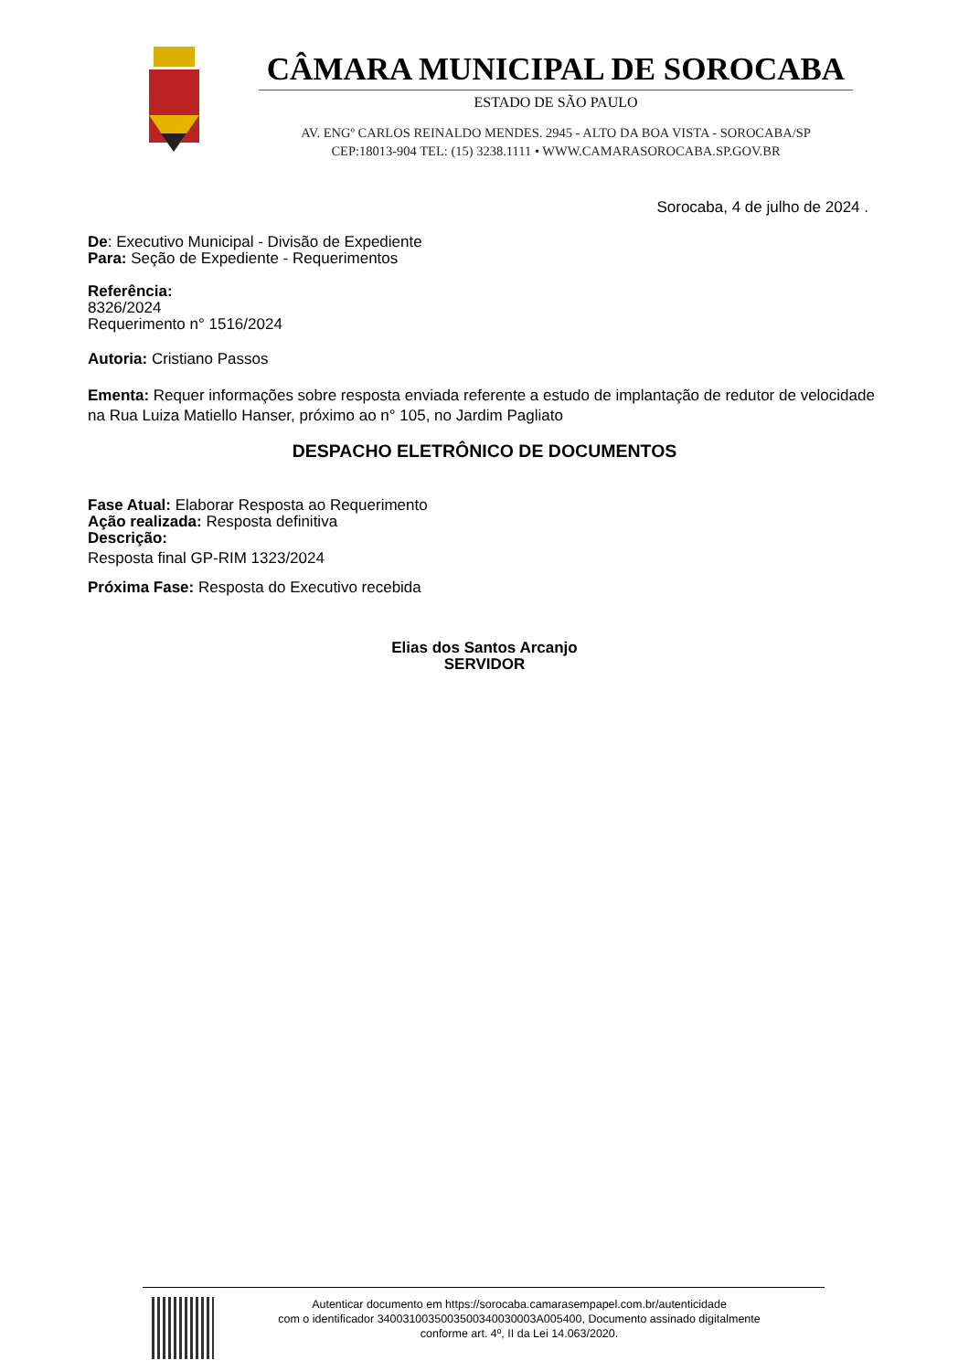CÂMARA MUNICIPAL DE SOROCABA
ESTADO DE SÃO PAULO
AV. ENGº CARLOS REINALDO MENDES. 2945 - ALTO DA BOA VISTA - SOROCABA/SP
CEP:18013-904 TEL: (15) 3238.1111 • WWW.CAMARASOROCABA.SP.GOV.BR
Sorocaba, 4 de julho de 2024 .
De: Executivo Municipal - Divisão de Expediente
Para: Seção de Expediente - Requerimentos
Referência:
8326/2024
Requerimento n° 1516/2024
Autoria: Cristiano Passos
Ementa: Requer informações sobre resposta enviada referente a estudo de implantação de redutor de velocidade na Rua Luiza Matiello Hanser, próximo ao n° 105, no Jardim Pagliato
DESPACHO ELETRÔNICO DE DOCUMENTOS
Fase Atual: Elaborar Resposta ao Requerimento
Ação realizada: Resposta definitiva
Descrição:
Resposta final GP-RIM 1323/2024
Próxima Fase: Resposta do Executivo recebida
Elias dos Santos Arcanjo
SERVIDOR
Autenticar documento em https://sorocaba.camarasempapel.com.br/autenticidade
com o identificador 340031003500350034003000​3A005400, Documento assinado digitalmente
conforme art. 4º, II da Lei 14.063/2020.